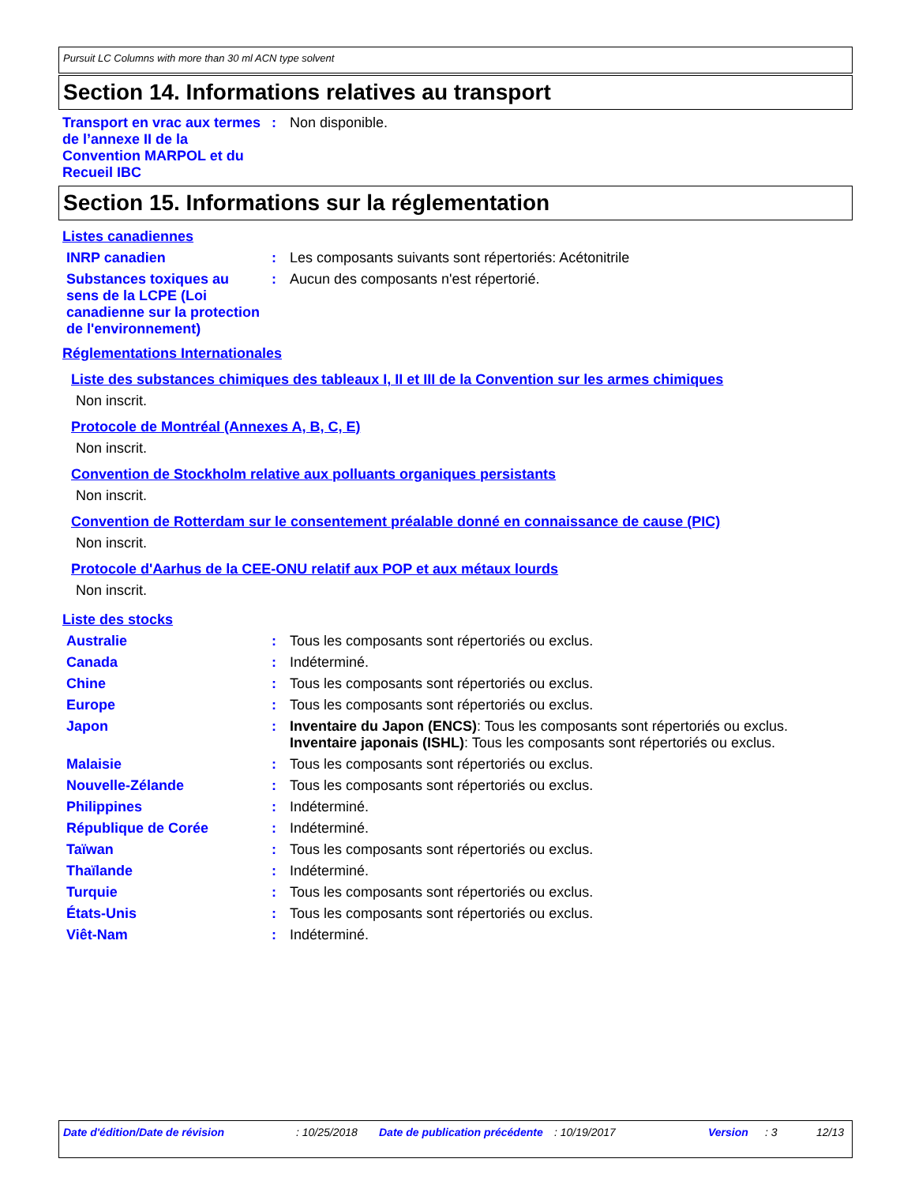Pursuit LC Columns with more than 30 ml ACN type solvent
Section 14. Informations relatives au transport
Transport en vrac aux termes de l’annexe II de la Convention MARPOL et du Recueil IBC
: Non disponible.
Section 15. Informations sur la réglementation
Listes canadiennes
INRP canadien : Les composants suivants sont répertoriés: Acétonitrile
Substances toxiques au sens de la LCPE (Loi canadienne sur la protection de l'environnement)
: Aucun des composants n'est répertorié.
Réglementations Internationales
Liste des substances chimiques des tableaux I, II et III de la Convention sur les armes chimiques
Non inscrit.
Protocole de Montréal (Annexes A, B, C, E)
Non inscrit.
Convention de Stockholm relative aux polluants organiques persistants
Non inscrit.
Convention de Rotterdam sur le consentement préalable donné en connaissance de cause (PIC)
Non inscrit.
Protocole d'Aarhus de la CEE-ONU relatif aux POP et aux métaux lourds
Non inscrit.
Liste des stocks
Australie : Tous les composants sont répertoriés ou exclus.
Canada : Indéterminé.
Chine : Tous les composants sont répertoriés ou exclus.
Europe : Tous les composants sont répertoriés ou exclus.
Japon : Inventaire du Japon (ENCS): Tous les composants sont répertoriés ou exclus.
Inventaire japonais (ISHL): Tous les composants sont répertoriés ou exclus.
Malaisie : Tous les composants sont répertoriés ou exclus.
Nouvelle-Zélande : Tous les composants sont répertoriés ou exclus.
Philippines : Indéterminé.
République de Corée : Indéterminé.
Taïwan : Tous les composants sont répertoriés ou exclus.
Thaïlande : Indéterminé.
Turquie : Tous les composants sont répertoriés ou exclus.
États-Unis : Tous les composants sont répertoriés ou exclus.
Viêt-Nam : Indéterminé.
Date d'édition/Date de révision : 10/25/2018 Date de publication précédente
: 10/19/2017 Version : 3 12/13